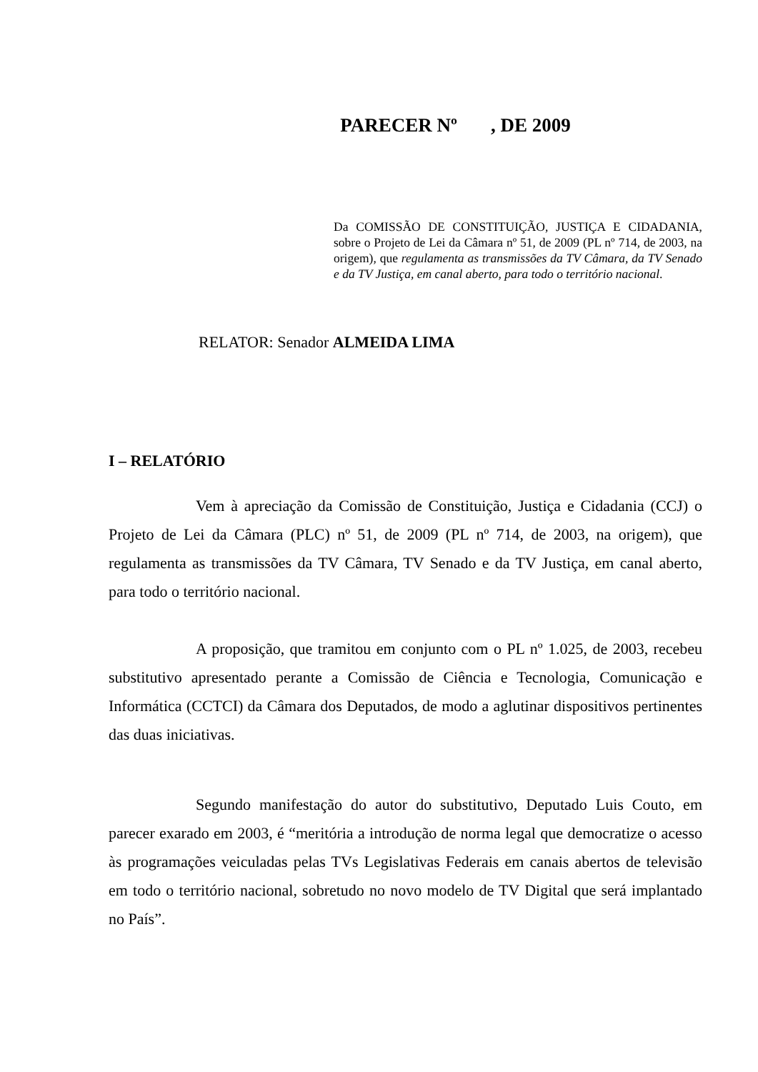PARECER Nº , DE 2009
Da COMISSÃO DE CONSTITUIÇÃO, JUSTIÇA E CIDADANIA, sobre o Projeto de Lei da Câmara nº 51, de 2009 (PL nº 714, de 2003, na origem), que regulamenta as transmissões da TV Câmara, da TV Senado e da TV Justiça, em canal aberto, para todo o território nacional.
RELATOR: Senador ALMEIDA LIMA
I – RELATÓRIO
Vem à apreciação da Comissão de Constituição, Justiça e Cidadania (CCJ) o Projeto de Lei da Câmara (PLC) nº 51, de 2009 (PL nº 714, de 2003, na origem), que regulamenta as transmissões da TV Câmara, TV Senado e da TV Justiça, em canal aberto, para todo o território nacional.
A proposição, que tramitou em conjunto com o PL nº 1.025, de 2003, recebeu substitutivo apresentado perante a Comissão de Ciência e Tecnologia, Comunicação e Informática (CCTCI) da Câmara dos Deputados, de modo a aglutinar dispositivos pertinentes das duas iniciativas.
Segundo manifestação do autor do substitutivo, Deputado Luis Couto, em parecer exarado em 2003, é “meritória a introdução de norma legal que democratize o acesso às programações veiculadas pelas TVs Legislativas Federais em canais abertos de televisão em todo o território nacional, sobretudo no novo modelo de TV Digital que será implantado no País”.